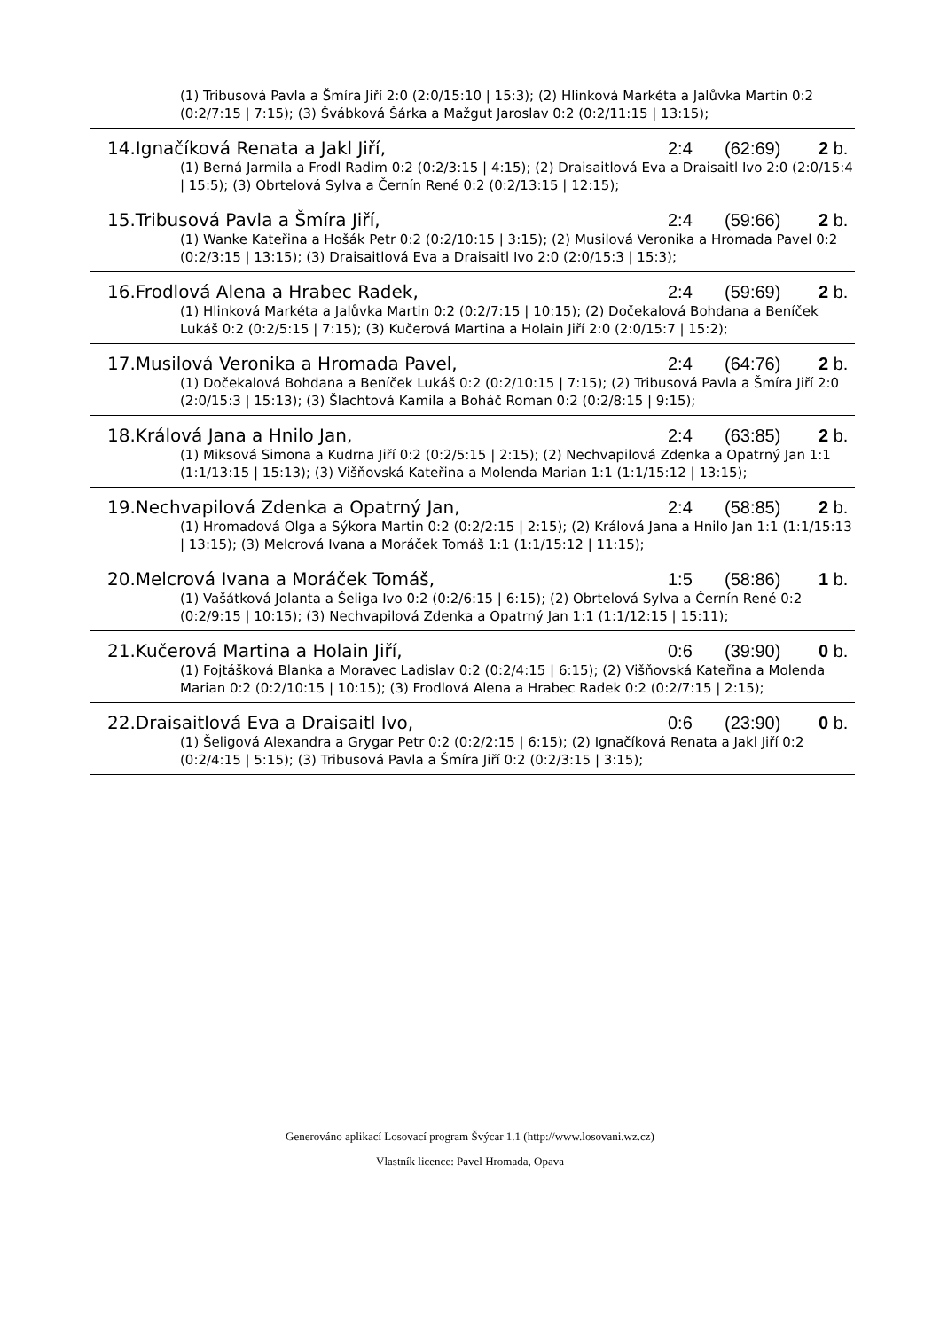(1) Tribusová Pavla a Šmíra Jiří 2:0 (2:0/15:10 | 15:3); (2) Hlinková Markéta a Jalůvka Martin 0:2 (0:2/7:15 | 7:15); (3) Švábková Šárka a Mažgut Jaroslav 0:2 (0:2/11:15 | 13:15);
14.Ignačíková Renata a Jakl Jiří, 2:4 (62:69) 2 b.
(1) Berná Jarmila a Frodl Radim 0:2 (0:2/3:15 | 4:15); (2) Draisaitlová Eva a Draisaitl Ivo 2:0 (2:0/15:4 | 15:5); (3) Obrtelová Sylva a Černín René 0:2 (0:2/13:15 | 12:15);
15.Tribusová Pavla a Šmíra Jiří, 2:4 (59:66) 2 b.
(1) Wanke Kateřina a Hošák Petr 0:2 (0:2/10:15 | 3:15); (2) Musilová Veronika a Hromada Pavel 0:2 (0:2/3:15 | 13:15); (3) Draisaitlová Eva a Draisaitl Ivo 2:0 (2:0/15:3 | 15:3);
16.Frodlová Alena a Hrabec Radek, 2:4 (59:69) 2 b.
(1) Hlinková Markéta a Jalůvka Martin 0:2 (0:2/7:15 | 10:15); (2) Dočekalová Bohdana a Beníček Lukáš 0:2 (0:2/5:15 | 7:15); (3) Kučerová Martina a Holain Jiří 2:0 (2:0/15:7 | 15:2);
17.Musilová Veronika a Hromada Pavel, 2:4 (64:76) 2 b.
(1) Dočekalová Bohdana a Beníček Lukáš 0:2 (0:2/10:15 | 7:15); (2) Tribusová Pavla a Šmíra Jiří 2:0 (2:0/15:3 | 15:13); (3) Šlachtová Kamila a Boháč Roman 0:2 (0:2/8:15 | 9:15);
18.Králová Jana a Hnilo Jan, 2:4 (63:85) 2 b.
(1) Miksová Simona a Kudrna Jiří 0:2 (0:2/5:15 | 2:15); (2) Nechvapilová Zdenka a Opatrný Jan 1:1 (1:1/13:15 | 15:13); (3) Višňovská Kateřina a Molenda Marian 1:1 (1:1/15:12 | 13:15);
19.Nechvapilová Zdenka a Opatrný Jan, 2:4 (58:85) 2 b.
(1) Hromadová Olga a Sýkora Martin 0:2 (0:2/2:15 | 2:15); (2) Králová Jana a Hnilo Jan 1:1 (1:1/15:13 | 13:15); (3) Melcrová Ivana a Moráček Tomáš 1:1 (1:1/15:12 | 11:15);
20.Melcrová Ivana a Moráček Tomáš, 1:5 (58:86) 1 b.
(1) Vašátková Jolanta a Šeliga Ivo 0:2 (0:2/6:15 | 6:15); (2) Obrtelová Sylva a Černín René 0:2 (0:2/9:15 | 10:15); (3) Nechvapilová Zdenka a Opatrný Jan 1:1 (1:1/12:15 | 15:11);
21.Kučerová Martina a Holain Jiří, 0:6 (39:90) 0 b.
(1) Fojtášková Blanka a Moravec Ladislav 0:2 (0:2/4:15 | 6:15); (2) Višňovská Kateřina a Molenda Marian 0:2 (0:2/10:15 | 10:15); (3) Frodlová Alena a Hrabec Radek 0:2 (0:2/7:15 | 2:15);
22.Draisaitlová Eva a Draisaitl Ivo, 0:6 (23:90) 0 b.
(1) Šeligová Alexandra a Grygar Petr 0:2 (0:2/2:15 | 6:15); (2) Ignačíková Renata a Jakl Jiří 0:2 (0:2/4:15 | 5:15); (3) Tribusová Pavla a Šmíra Jiří 0:2 (0:2/3:15 | 3:15);
Generováno aplikací Losovací program Švýcar 1.1 (http://www.losovani.wz.cz)
Vlastník licence: Pavel Hromada, Opava